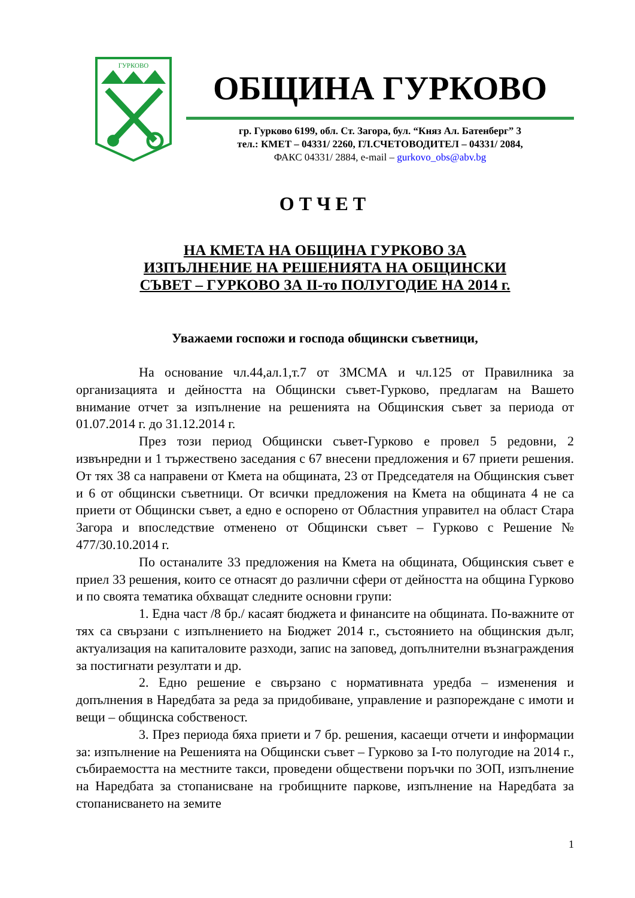ГУРКОВО
ОБЩИНА ГУРКОВО
гр. Гурково 6199, обл. Ст. Загора, бул. “Княз Ал. Батенберг” 3
тел.: КМЕТ – 04331/ 2260, ГЛ.СЧЕТОВОДИТЕЛ – 04331/ 2084,
ФАКС 04331/ 2884, e-mail – gurkovo_obs@abv.bg
ОТЧЕТ
НА КМЕТА НА ОБЩИНА ГУРКОВО ЗА
ИЗПЪЛНЕНИЕ НА РЕШЕНИЯТА НА ОБЩИНСКИ
СЪВЕТ – ГУРКОВО ЗА II-то ПОЛУГОДИЕ НА 2014 г.
Уважаеми госпожи и господа общински съветници,
На основание чл.44,ал.1,т.7 от ЗМСМА и чл.125 от Правилника за организацията и дейността на Общински съвет-Гурково, предлагам на Вашето внимание отчет за изпълнение на решенията на Общинския съвет за периода от 01.07.2014 г. до 31.12.2014 г.
През този период Общински съвет-Гурково е провел 5 редовни, 2 извънредни и 1 тържествено заседания с 67 внесени предложения и 67 приети решения. От тях 38 са направени от Кмета на общината, 23 от Председателя на Общинския съвет и 6 от общински съветници. От всички предложения на Кмета на общината 4 не са приети от Общински съвет, а едно е оспорено от Областния управител на област Стара Загора и впоследствие отменено от Общински съвет – Гурково с Решение № 477/30.10.2014 г.
По останалите 33 предложения на Кмета на общината, Общинския съвет е приел 33 решения, които се отнасят до различни сфери от дейността на община Гурково и по своята тематика обхващат следните основни групи:
1. Една част /8 бр./ касаят бюджета и финансите на общината. По-важните от тях са свързани с изпълнението на Бюджет 2014 г., състоянието на общинския дълг, актуализация на капиталовите разходи, запис на заповед, допълнителни възнаграждения за постигнати резултати и др.
2. Едно решение е свързано с нормативната уредба – изменения и допълнения в Наредбата за реда за придобиване, управление и разпореждане с имоти и вещи – общинска собственост.
3. През периода бяха приети и 7 бр. решения, касаещи отчети и информации за: изпълнение на Решенията на Общински съвет – Гурково за I-то полугодие на 2014 г., събираемостта на местните такси, проведени обществени поръчки по ЗОП, изпълнение на Наредбата за стопанисване на гробищните паркове, изпълнение на Наредбата за стопанисването на земите
1